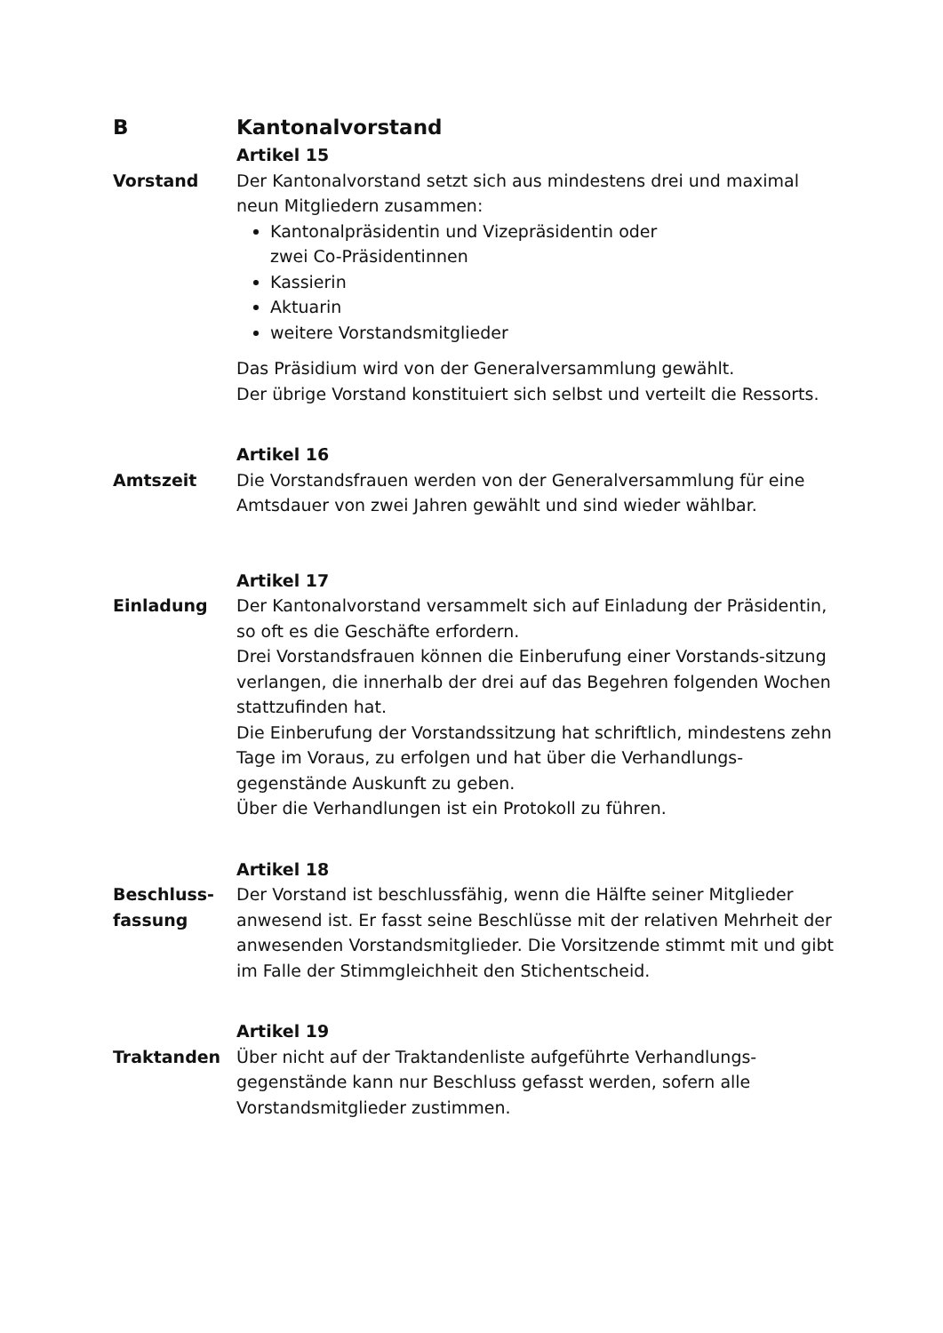B Kantonalvorstand
Artikel 15
Vorstand Der Kantonalvorstand setzt sich aus mindestens drei und maximal neun Mitgliedern zusammen:
Kantonalpräsidentin und Vizepräsidentin oder
zwei Co-Präsidentinnen
Kassierin
Aktuarin
weitere Vorstandsmitglieder
Das Präsidium wird von der Generalversammlung gewählt.
Der übrige Vorstand konstituiert sich selbst und verteilt die Ressorts.
Artikel 16
Amtszeit Die Vorstandsfrauen werden von der Generalversammlung für eine Amtsdauer von zwei Jahren gewählt und sind wieder wählbar.
Artikel 17
Einladung Der Kantonalvorstand versammelt sich auf Einladung der Präsidentin, so oft es die Geschäfte erfordern.
Drei Vorstandsfrauen können die Einberufung einer Vorstands-sitzung verlangen, die innerhalb der drei auf das Begehren folgenden Wochen stattzufinden hat.
Die Einberufung der Vorstandssitzung hat schriftlich, mindestens zehn Tage im Voraus, zu erfolgen und hat über die Verhandlungs-gegenstände Auskunft zu geben.
Über die Verhandlungen ist ein Protokoll zu führen.
Artikel 18
Beschluss-
fassung
Der Vorstand ist beschlussfähig, wenn die Hälfte seiner Mitglieder anwesend ist. Er fasst seine Beschlüsse mit der relativen Mehrheit der anwesenden Vorstandsmitglieder. Die Vorsitzende stimmt mit und gibt im Falle der Stimmgleichheit den Stichentscheid.
Artikel 19
Traktanden Über nicht auf der Traktandenliste aufgeführte Verhandlungs-gegenstände kann nur Beschluss gefasst werden, sofern alle Vorstandsmitglieder zustimmen.